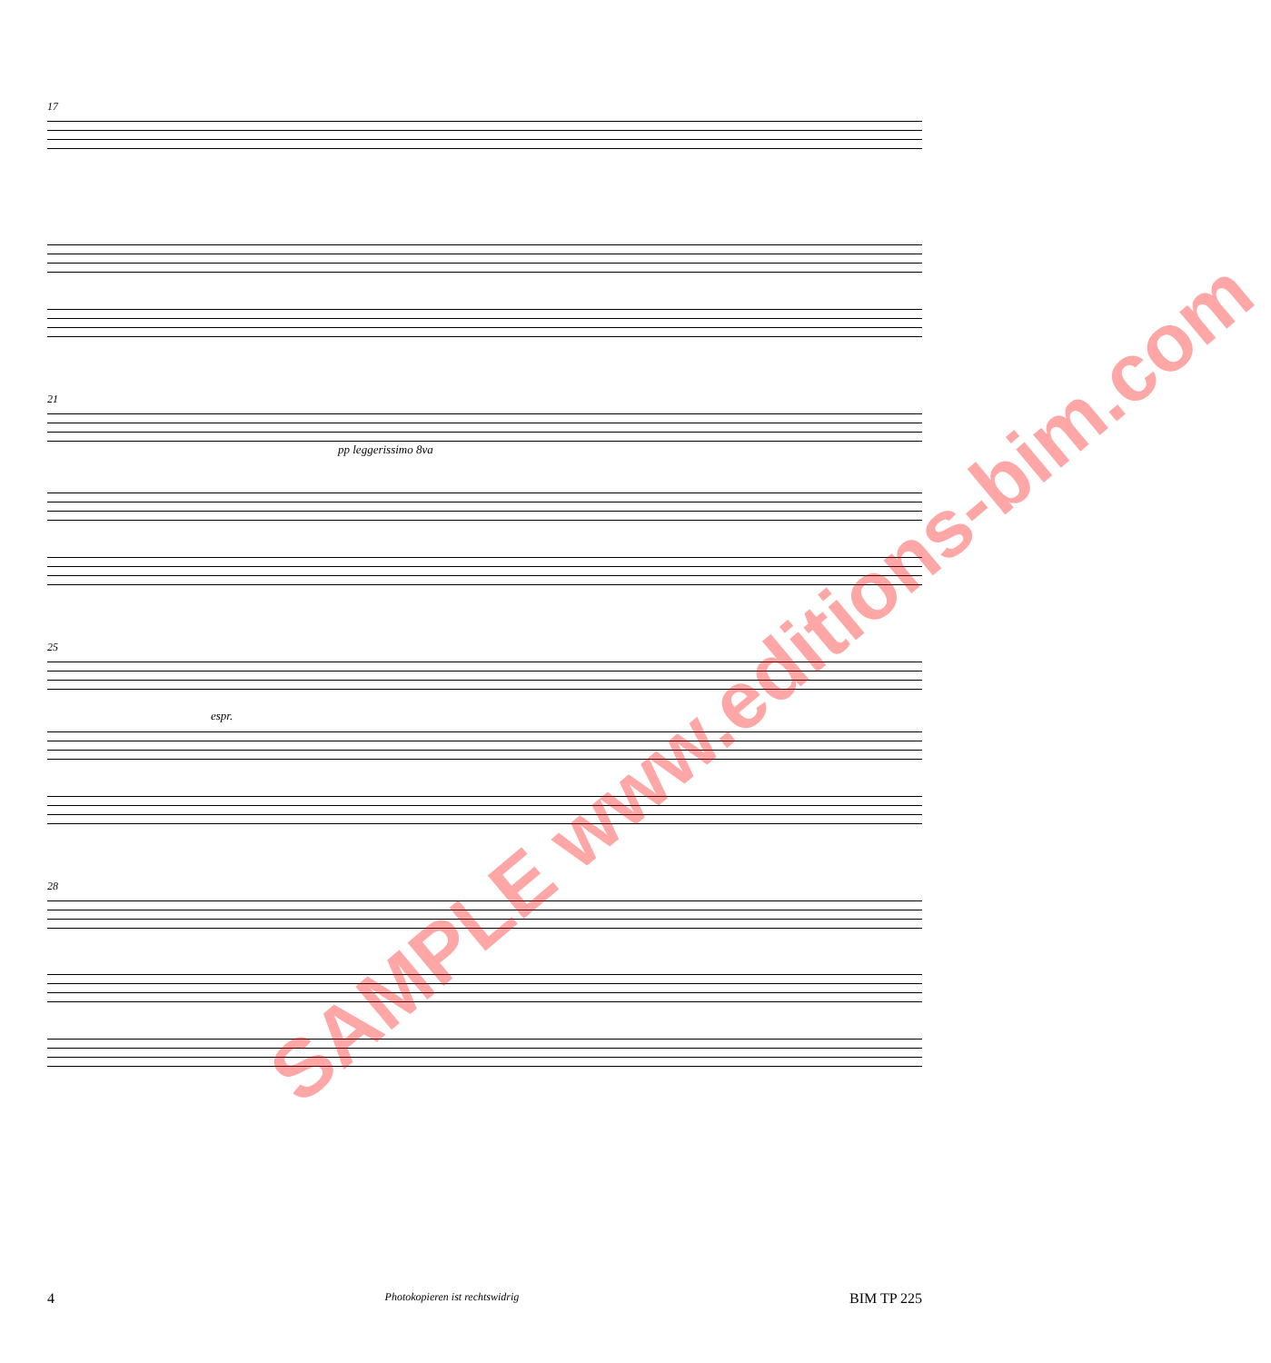17
21
pp leggerissimo 8va
25
espr.
28
SAMPLE www.editions-bim.com
4 Photokopieren ist rechtswidrig BIM TP 225